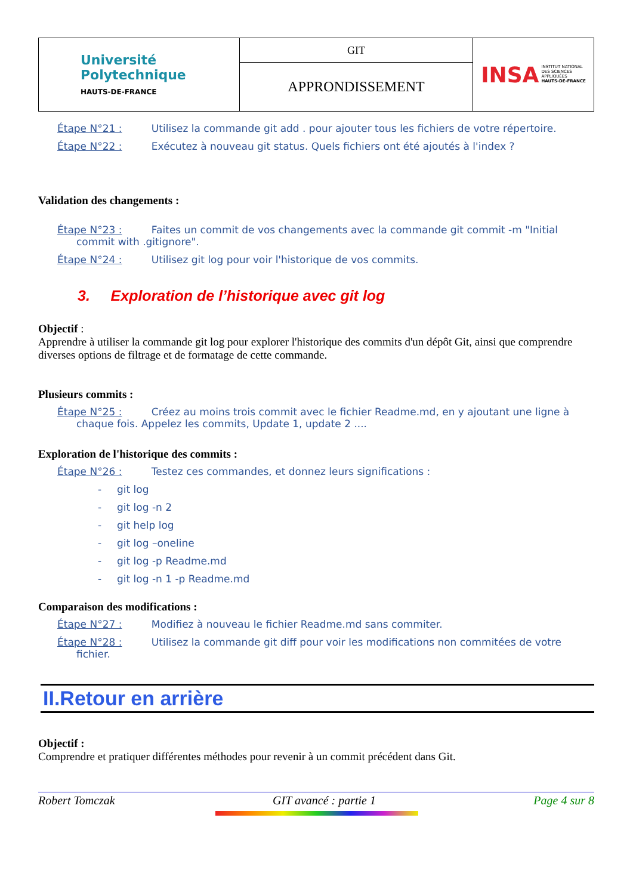| Université Polytechnique HAUTS-DE-FRANCE | GIT | INSA INSTITUT NATIONAL DES SCIENCES APPLIQUÉES HAUTS-DE-FRANCE |
| | APPRONDISSEMENT | |
Étape N°21 : Utilisez la commande git add . pour ajouter tous les fichiers de votre répertoire.
Étape N°22 : Exécutez à nouveau git status. Quels fichiers ont été ajoutés à l'index ?
Validation des changements :
Étape N°23 : Faites un commit de vos changements avec la commande git commit -m "Initial
commit with .gitignore".
Étape N°24 : Utilisez git log pour voir l'historique de vos commits.
3. Exploration de l’historique avec git log
Objectif :
Apprendre à utiliser la commande git log pour explorer l'historique des commits d'un dépôt Git, ainsi que comprendre diverses options de filtrage et de formatage de cette commande.
Plusieurs commits :
Étape N°25 : Créez au moins trois commit avec le fichier Readme.md, en y ajoutant une ligne à
chaque fois. Appelez les commits, Update 1, update 2 ....
Exploration de l'historique des commits :
Étape N°26 : Testez ces commandes, et donnez leurs significations :
- git log
- git log -n 2
- git help log
- git log –oneline
- git log -p Readme.md
- git log -n 1 -p Readme.md
Comparaison des modifications :
Étape N°27 : Modifiez à nouveau le fichier Readme.md sans commiter.
Étape N°28 : Utilisez la commande git diff pour voir les modifications non commitées de votre
fichier.
II.Retour en arrière
Objectif :
Comprendre et pratiquer différentes méthodes pour revenir à un commit précédent dans Git.
Robert Tomczak GIT avancé : partie 1 Page 4 sur 8